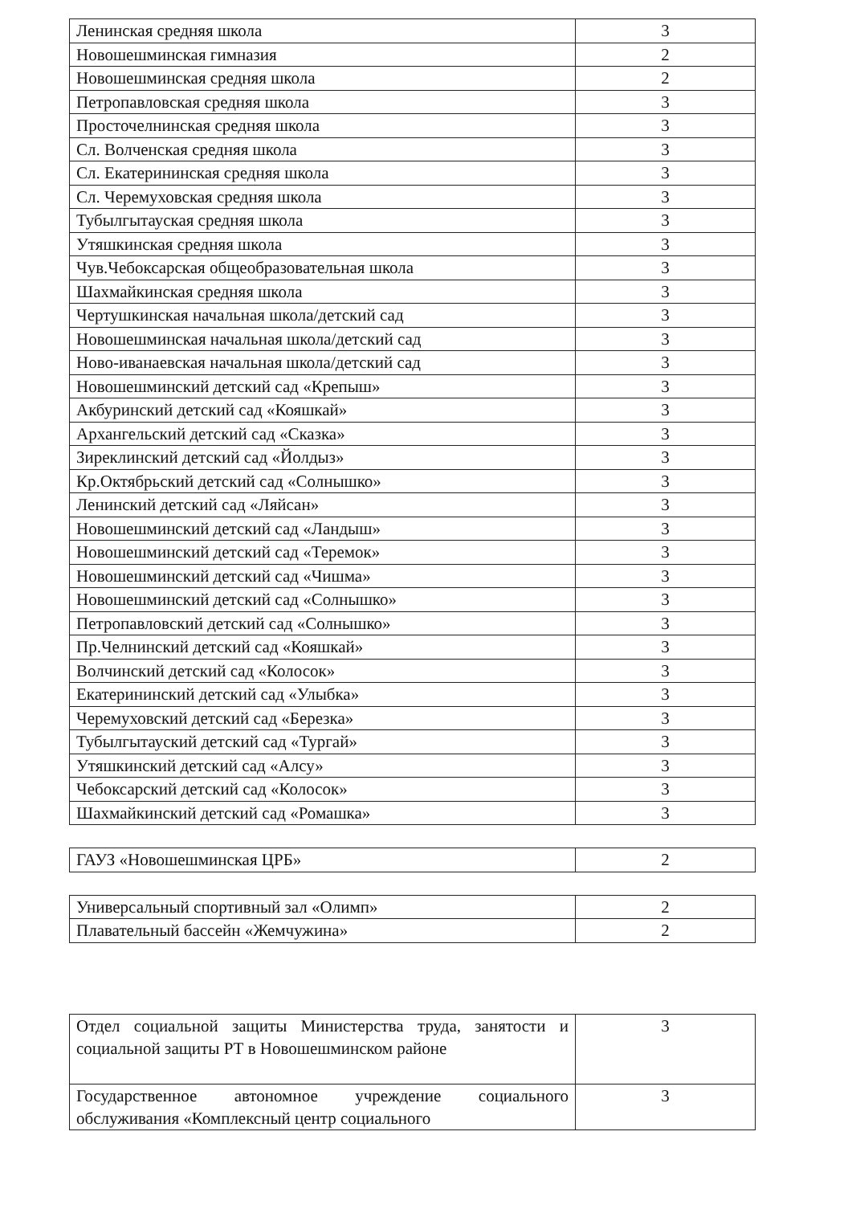| Ленинская средняя школа | 3 |
| Новошешминская гимназия | 2 |
| Новошешминская средняя школа | 2 |
| Петропавловская средняя школа | 3 |
| Просточелнинская средняя школа | 3 |
| Сл. Волченская средняя школа | 3 |
| Сл. Екатерининская средняя школа | 3 |
| Сл. Черемуховская средняя школа | 3 |
| Тубылгытауская средняя школа | 3 |
| Утяшкинская средняя школа | 3 |
| Чув.Чебоксарская общеобразовательная школа | 3 |
| Шахмайкинская средняя школа | 3 |
| Чертушкинская начальная школа/детский сад | 3 |
| Новошешминская начальная школа/детский сад | 3 |
| Ново-иванаевская начальная школа/детский сад | 3 |
| Новошешминский детский сад «Крепыш» | 3 |
| Акбуринский детский сад «Кояшкай» | 3 |
| Архангельский детский сад «Сказка» | 3 |
| Зиреклинский детский сад «Йолдыз» | 3 |
| Кр.Октябрьский детский сад «Солнышко» | 3 |
| Ленинский детский сад «Ляйсан» | 3 |
| Новошешминский детский сад «Ландыш» | 3 |
| Новошешминский детский сад «Теремок» | 3 |
| Новошешминский детский сад «Чишма» | 3 |
| Новошешминский детский сад «Солнышко» | 3 |
| Петропавловский детский сад «Солнышко» | 3 |
| Пр.Челнинский детский сад «Кояшкай» | 3 |
| Волчинский детский сад «Колосок» | 3 |
| Екатерининский детский сад «Улыбка» | 3 |
| Черемуховский детский сад «Березка» | 3 |
| Тубылгытауский детский сад «Тургай» | 3 |
| Утяшкинский детский сад «Алсу» | 3 |
| Чебоксарский детский сад «Колосок» | 3 |
| Шахмайкинский детский сад «Ромашка» | 3 |
| ГАУЗ «Новошешминская ЦРБ» | 2 |
| Универсальный спортивный зал «Олимп» | 2 |
| Плавательный бассейн «Жемчужина» | 2 |
| Отдел социальной защиты Министерства труда, занятости и социальной защиты РТ в Новошешминском районе | 3 |
| Государственное автономное учреждение социального обслуживания «Комплексный центр социального | 3 |